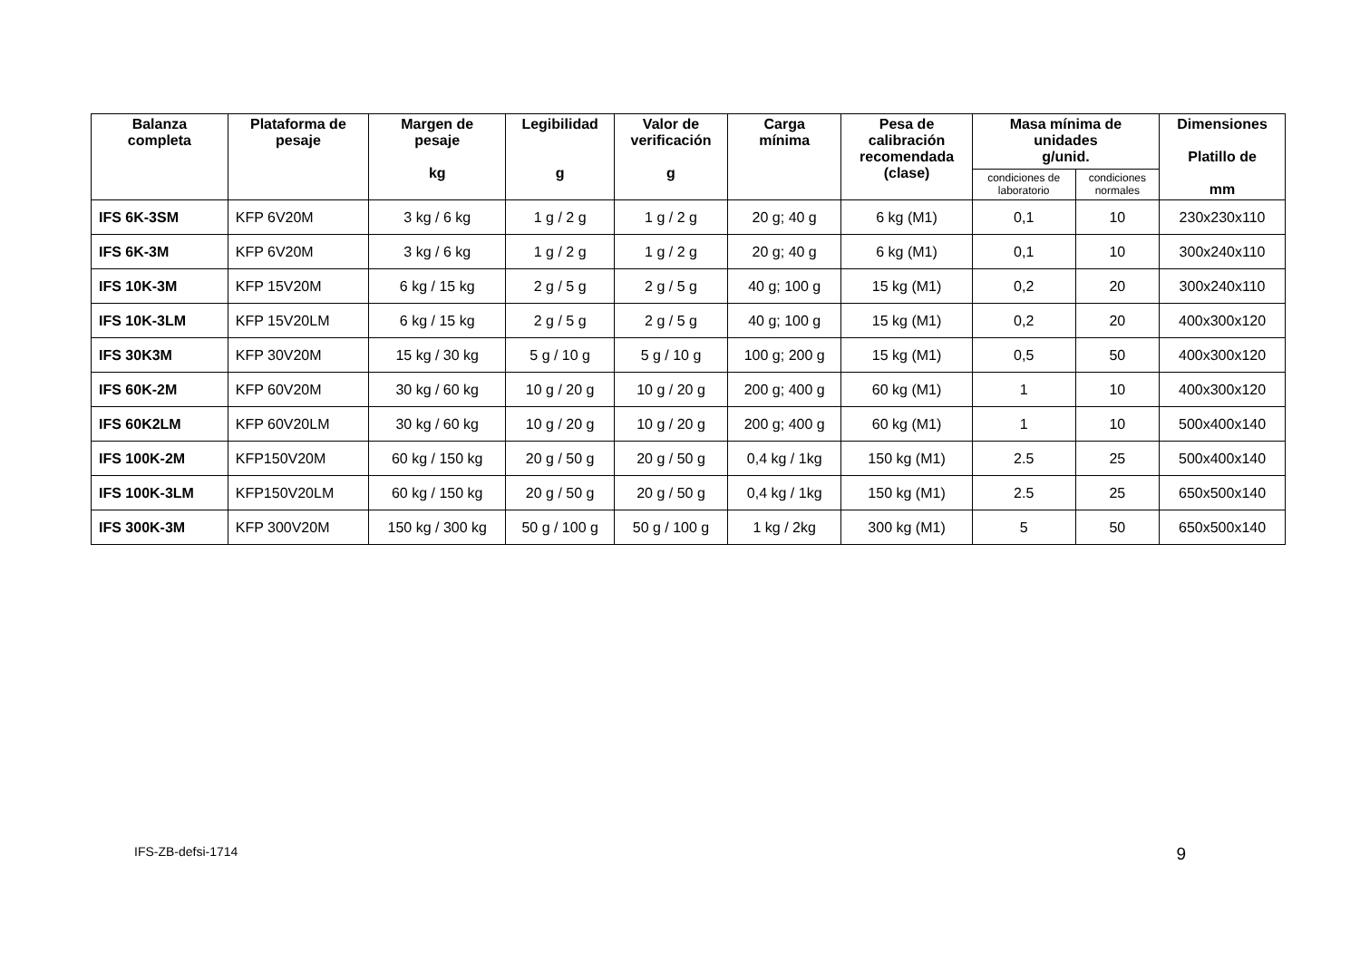| Balanza completa | Plataforma de pesaje | Margen de pesaje kg | Legibilidad g | Valor de verificación g | Carga mínima | Pesa de calibración recomendada (clase) | Masa mínima de unidades g/unid. | | Dimensiones Platillo de mm |
| --- | --- | --- | --- | --- | --- | --- | --- | --- | --- |
| | | | | | | | condiciones de laboratorio | condiciones normales | |
| IFS 6K-3SM | KFP 6V20M | 3 kg / 6 kg | 1 g / 2 g | 1 g / 2 g | 20 g; 40 g | 6 kg (M1) | 0,1 | 10 | 230x230x110 |
| IFS 6K-3M | KFP 6V20M | 3 kg / 6 kg | 1 g / 2 g | 1 g / 2 g | 20 g; 40 g | 6 kg (M1) | 0,1 | 10 | 300x240x110 |
| IFS 10K-3M | KFP 15V20M | 6 kg / 15 kg | 2 g / 5 g | 2 g / 5 g | 40 g; 100 g | 15 kg (M1) | 0,2 | 20 | 300x240x110 |
| IFS 10K-3LM | KFP 15V20LM | 6 kg / 15 kg | 2 g / 5 g | 2 g / 5 g | 40 g; 100 g | 15 kg (M1) | 0,2 | 20 | 400x300x120 |
| IFS 30K3M | KFP 30V20M | 15 kg / 30 kg | 5 g / 10 g | 5 g / 10 g | 100 g; 200 g | 15 kg (M1) | 0,5 | 50 | 400x300x120 |
| IFS 60K-2M | KFP 60V20M | 30 kg / 60 kg | 10 g / 20 g | 10 g / 20 g | 200 g; 400 g | 60 kg (M1) | 1 | 10 | 400x300x120 |
| IFS 60K2LM | KFP 60V20LM | 30 kg / 60 kg | 10 g / 20 g | 10 g / 20 g | 200 g; 400 g | 60 kg (M1) | 1 | 10 | 500x400x140 |
| IFS 100K-2M | KFP150V20M | 60 kg / 150 kg | 20 g / 50 g | 20 g / 50 g | 0,4 kg / 1kg | 150 kg (M1) | 2.5 | 25 | 500x400x140 |
| IFS 100K-3LM | KFP150V20LM | 60 kg / 150 kg | 20 g / 50 g | 20 g / 50 g | 0,4 kg / 1kg | 150 kg (M1) | 2.5 | 25 | 650x500x140 |
| IFS 300K-3M | KFP 300V20M | 150 kg / 300 kg | 50 g / 100 g | 50 g / 100 g | 1 kg / 2kg | 300 kg (M1) | 5 | 50 | 650x500x140 |
IFS-ZB-defsi-1714 9